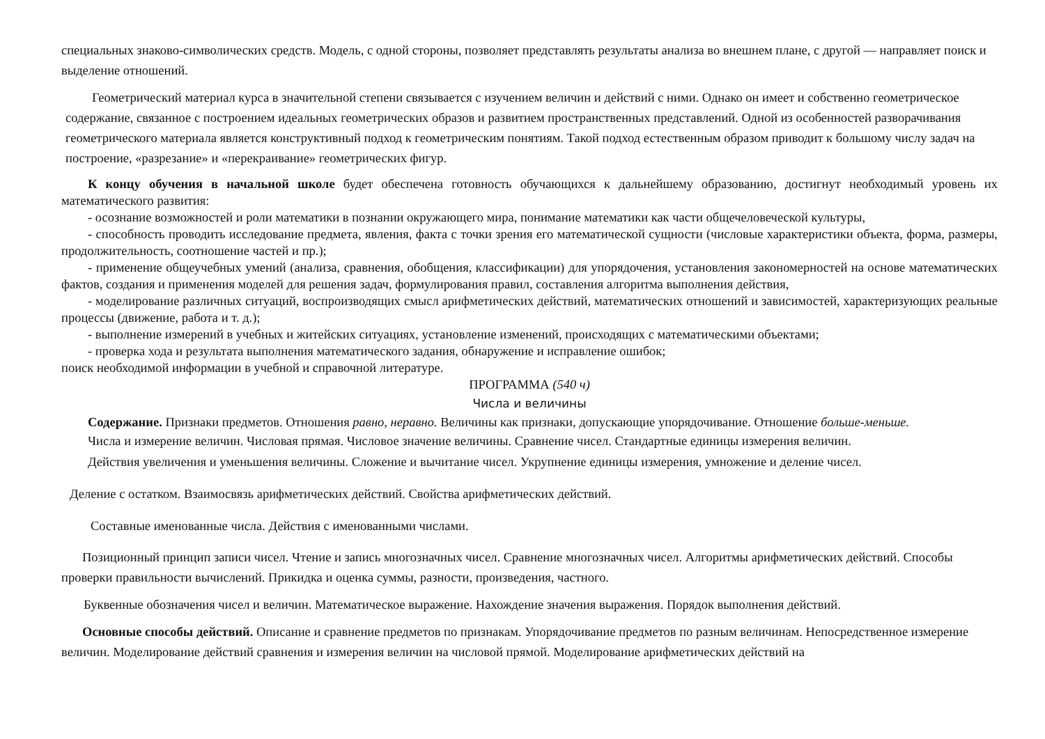специальных знаково-символических средств. Модель, с одной стороны, позволяет представлять результаты анализа во внешнем плане, с другой — направляет поиск и выделение отношений.
Геометрический материал курса в значительной степени связывается с изучением величин и действий с ними. Однако он имеет и собственно геометрическое содержание, связанное с построением идеальных геометрических образов и развитием пространственных представлений. Одной из особенностей разворачивания геометрического материала является конструктивный подход к геометрическим понятиям. Такой подход естественным образом приводит к большому числу задач на построение, «разрезание» и «перекраивание» геометрических фигур.
К концу обучения в начальной школе будет обеспечена готовность обучающихся к дальнейшему образованию, достигнут необходимый уровень их математического развития:
- осознание возможностей и роли математики в познании окружающего мира, понимание математики как части общечеловеческой культуры,
- способность проводить исследование предмета, явления, факта с точки зрения его математической сущности (числовые характеристики объекта, форма, размеры, продолжительность, соотношение частей и пр.);
- применение общеучебных умений (анализа, сравнения, обобщения, классификации) для упорядочения, установления закономерностей на основе математических фактов, создания и применения моделей для решения задач, формулирования правил, составления алгоритма выполнения действия,
- моделирование различных ситуаций, воспроизводящих смысл арифметических действий, математических отношений и зависимостей, характеризующих реальные процессы (движение, работа и т. д.);
- выполнение измерений в учебных и житейских ситуациях, установление изменений, происходящих с математическими объектами;
- проверка хода и результата выполнения математического задания, обнаружение и исправление ошибок;
поиск необходимой информации в учебной и справочной литературе.
ПРОГРАММА (540 ч)
Числа и величины
Содержание. Признаки предметов. Отношения равно, неравно. Величины как признаки, допускающие упорядочивание. Отношение больше-меньше.
Числа и измерение величин. Числовая прямая. Числовое значение величины. Сравнение чисел. Стандартные единицы измерения величин.
Действия увеличения и уменьшения величины. Сложение и вычитание чисел. Укрупнение единицы измерения, умножение и деление чисел.
Деление с остатком. Взаимосвязь арифметических действий. Свойства арифметических действий.
Составные именованные числа. Действия с именованными числами.
Позиционный принцип записи чисел. Чтение и запись многозначных чисел. Сравнение многозначных чисел. Алгоритмы арифметических действий. Способы проверки правильности вычислений. Прикидка и оценка суммы, разности, произведения, частного.
Буквенные обозначения чисел и величин. Математическое выражение. Нахождение значения выражения. Порядок выполнения действий.
Основные способы действий. Описание и сравнение предметов по признакам. Упорядочивание предметов по разным величинам. Непосредственное измерение величин. Моделирование действий сравнения и измерения величин на числовой прямой. Моделирование арифметических действий на